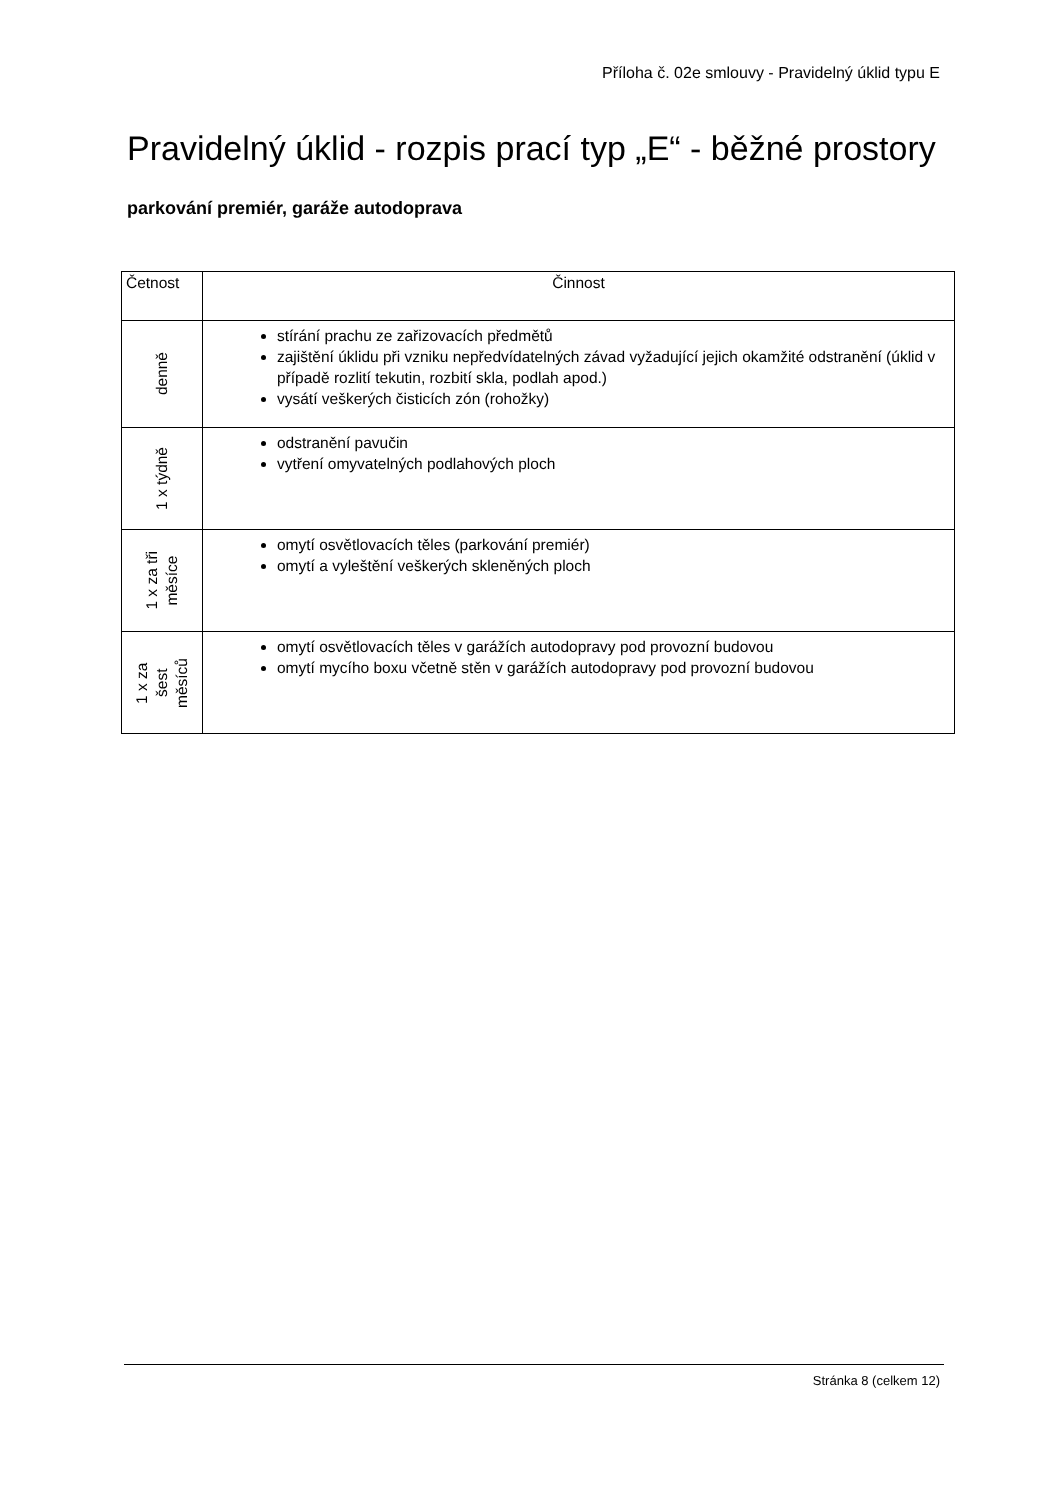Příloha č. 02e smlouvy - Pravidelný úklid typu E
Pravidelný úklid - rozpis prací typ „E“ - běžné prostory
parkování premiér, garáže autodoprava
| Četnost | Činnost |
| --- | --- |
| denně | stírání prachu ze zařizovacích předmětů zajištění úklidu při vzniku nepředvídatelných závad vyžadující jejich okamžité odstranění (úklid v případě rozlití tekutin, rozbití skla, podlah apod.) vysátí veškerých čisticích zón (rohožky) |
| 1 x týdně | odstranění pavučin vytření omyvatelných podlahových ploch |
| 1 x za tři měsíce | omytí osvětlovacích těles (parkování premiér) omytí a vyleštění veškerých skleněných ploch |
| 1 x za šest měsíců | omytí osvětlovacích těles v garážích autodopravy pod provozní budovou omytí mycího boxu včetně stěn v garážích autodopravy pod provozní budovou |
Stránka 8 (celkem 12)